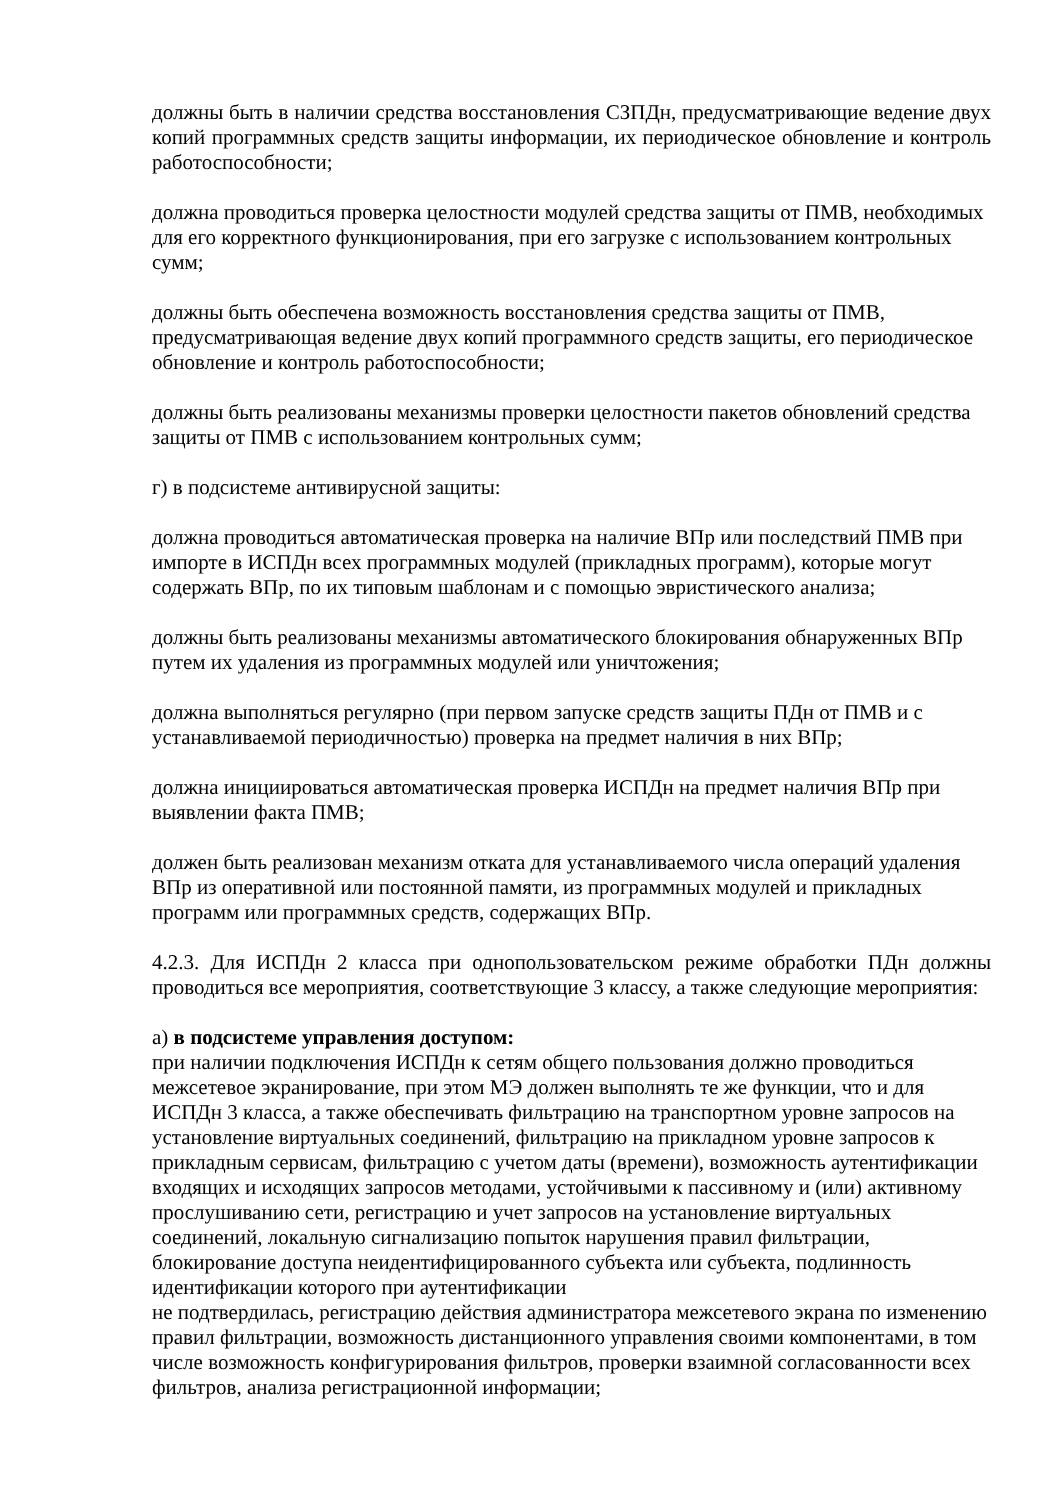должны быть в наличии средства восстановления СЗПДн, предусматривающие ведение двух копий программных средств защиты информации, их периодическое обновление и контроль работоспособности;
должна проводиться проверка целостности модулей средства защиты от ПМВ, необходимых для его корректного функционирования, при его загрузке с использованием контрольных сумм;
должны быть обеспечена возможность восстановления средства защиты от ПМВ, предусматривающая ведение двух копий программного средств защиты, его периодическое обновление и контроль работоспособности;
должны быть реализованы механизмы проверки целостности пакетов обновлений средства защиты от ПМВ с использованием контрольных сумм;
г) в подсистеме антивирусной защиты:
должна проводиться автоматическая проверка на наличие ВПр или последствий ПМВ при импорте в ИСПДн всех программных модулей (прикладных программ), которые могут содержать ВПр, по их типовым шаблонам и с помощью эвристического анализа;
должны быть реализованы механизмы автоматического блокирования обнаруженных ВПр путем их удаления из программных модулей или уничтожения;
должна выполняться регулярно (при первом запуске средств защиты ПДн от ПМВ и с устанавливаемой периодичностью) проверка на предмет наличия в них ВПр;
должна инициироваться автоматическая проверка ИСПДн на предмет наличия ВПр при выявлении факта ПМВ;
должен быть реализован механизм отката для устанавливаемого числа операций удаления ВПр из оперативной или постоянной памяти, из программных модулей и прикладных программ или программных средств, содержащих ВПр.
4.2.3. Для ИСПДн 2 класса при однопользовательском режиме обработки ПДн должны проводиться все мероприятия, соответствующие 3 классу, а также следующие мероприятия:
а) в подсистеме управления доступом:
при наличии подключения ИСПДн к сетям общего пользования должно проводиться межсетевое экранирование, при этом МЭ должен выполнять те же функции, что и для ИСПДн 3 класса, а также обеспечивать фильтрацию на транспортном уровне запросов на установление виртуальных соединений, фильтрацию на прикладном уровне запросов к прикладным сервисам, фильтрацию с учетом даты (времени), возможность аутентификации входящих и исходящих запросов методами, устойчивыми к пассивному и (или) активному прослушиванию сети, регистрацию и учет запросов на установление виртуальных соединений, локальную сигнализацию попыток нарушения правил фильтрации, блокирование доступа неидентифицированного субъекта или субъекта, подлинность идентификации которого при аутентификации
не подтвердилась, регистрацию действия администратора межсетевого экрана по изменению правил фильтрации, возможность дистанционного управления своими компонентами, в том числе возможность конфигурирования фильтров, проверки взаимной согласованности всех фильтров, анализа регистрационной информации;